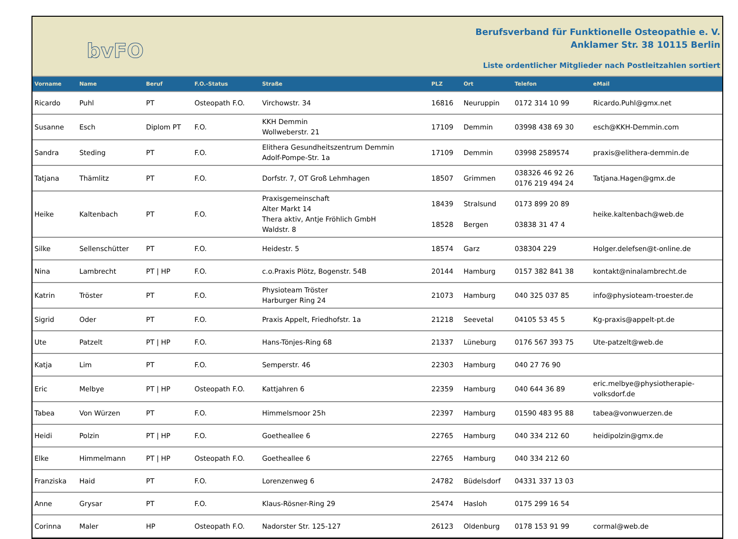bvFO
Berufsverband für Funktionelle Osteopathie e. V.
Anklamer Str. 38 10115 Berlin
Liste ordentlicher Mitglieder nach Postleitzahlen sortiert
| Vorname | Name | Beruf | F.O.-Status | Straße | PLZ | Ort | Telefon | eMail |
| --- | --- | --- | --- | --- | --- | --- | --- | --- |
| Ricardo | Puhl | PT | Osteopath F.O. | Virchowstr. 34 | 16816 | Neuruppin | 0172 314 10 99 | Ricardo.Puhl@gmx.net |
| Susanne | Esch | Diplom PT | F.O. | KKH Demmin Wollweberstr. 21 | 17109 | Demmin | 03998 438 69 30 | esch@KKH-Demmin.com |
| Sandra | Steding | PT | F.O. | Elithera Gesundheitszentrum Demmin Adolf-Pompe-Str. 1a | 17109 | Demmin | 03998 2589574 | praxis@elithera-demmin.de |
| Tatjana | Thämlitz | PT | F.O. | Dorfstr. 7, OT Groß Lehmhagen | 18507 | Grimmen | 038326 46 92 26 0176 219 494 24 | Tatjana.Hagen@gmx.de |
| Heike | Kaltenbach | PT | F.O. | Praxisgemeinschaft Alter Markt 14 Thera aktiv, Antje Fröhlich GmbH Waldstr. 8 | 18439 18528 | Stralsund Bergen | 0173 899 20 89 03838 31 47 4 | heike.kaltenbach@web.de |
| Silke | Sellenschütter | PT | F.O. | Heidestr. 5 | 18574 | Garz | 038304 229 | Holger.delefsen@t-online.de |
| Nina | Lambrecht | PT / HP | F.O. | c.o.Praxis Plötz, Bogenstr. 54B | 20144 | Hamburg | 0157 382 841 38 | kontakt@ninalambrecht.de |
| Katrin | Tröster | PT | F.O. | Physioteam Tröster Harburger Ring 24 | 21073 | Hamburg | 040 325 037 85 | info@physioteam-troester.de |
| Sigrid | Oder | PT | F.O. | Praxis Appelt, Friedhofstr. 1a | 21218 | Seevetal | 04105 53 45 5 | Kg-praxis@appelt-pt.de |
| Ute | Patzelt | PT / HP | F.O. | Hans-Tönjes-Ring 68 | 21337 | Lüneburg | 0176 567 393 75 | Ute-patzelt@web.de |
| Katja | Lim | PT | F.O. | Semperstr. 46 | 22303 | Hamburg | 040 27 76 90 | |
| Eric | Melbye | PT / HP | Osteopath F.O. | Kattjahren 6 | 22359 | Hamburg | 040 644 36 89 | eric.melbye@physiotherapie- volksdorf.de |
| Tabea | Von Würzen | PT | F.O. | Himmelsmoor 25h | 22397 | Hamburg | 01590 483 95 88 | tabea@vonwuerzen.de |
| Heidi | Polzin | PT / HP | F.O. | Goetheallee 6 | 22765 | Hamburg | 040 334 212 60 | heidipolzin@gmx.de |
| Elke | Himmelmann | PT / HP | Osteopath F.O. | Goetheallee 6 | 22765 | Hamburg | 040 334 212 60 | |
| Franziska | Haid | PT | F.O. | Lorenzenweg 6 | 24782 | Büdelsdorf | 04331 337 13 03 | |
| Anne | Grysar | PT | F.O. | Klaus-Rösner-Ring 29 | 25474 | Hasloh | 0175 299 16 54 | |
| Corinna | Maler | HP | Osteopath F.O. | Nadorster Str. 125-127 | 26123 | Oldenburg | 0178 153 91 99 | cormal@web.de |